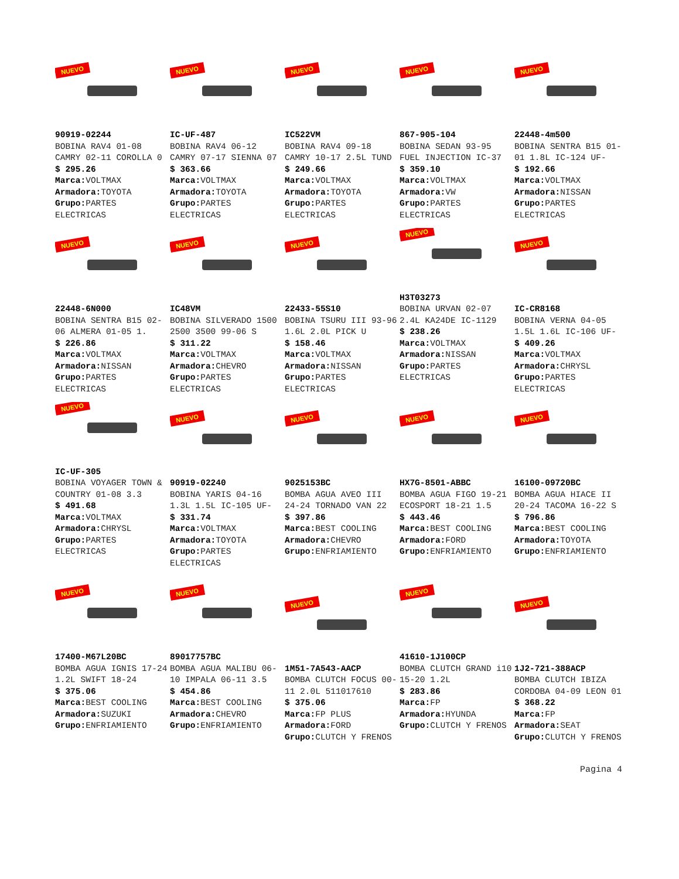NUEVO
90919-02244
BOBINA RAV4 01-08 CAMRY 02-11 COROLLA 0
$ 295.26
Marca: VOLTMAX
Armadora: TOYOTA
Grupo: PARTES ELECTRICAS
NUEVO
IC-UF-487
BOBINA RAV4 06-12 CAMRY 07-17 SIENNA 07
$ 363.66
Marca: VOLTMAX
Armadora: TOYOTA
Grupo: PARTES ELECTRICAS
NUEVO
IC522VM
BOBINA RAV4 09-18 CAMRY 10-17 2.5L TUND
$ 249.66
Marca: VOLTMAX
Armadora: TOYOTA
Grupo: PARTES ELECTRICAS
NUEVO
867-905-104
BOBINA SEDAN 93-95 FUEL INJECTION IC-37
$ 359.10
Marca: VOLTMAX
Armadora: VW
Grupo: PARTES ELECTRICAS
NUEVO
22448-4m500
BOBINA SENTRA B15 01-01 1.8L IC-124 UF-
$ 192.66
Marca: VOLTMAX
Armadora: NISSAN
Grupo: PARTES ELECTRICAS
NUEVO
22448-6N000
BOBINA SENTRA B15 02-06 ALMERA 01-05 1.
$ 226.86
Marca: VOLTMAX
Armadora: NISSAN
Grupo: PARTES ELECTRICAS
NUEVO
IC48VM
BOBINA SILVERADO 1500 2500 3500 99-06 S
$ 311.22
Marca: VOLTMAX
Armadora: CHEVRO
Grupo: PARTES ELECTRICAS
NUEVO
22433-55S10
BOBINA TSURU III 93-96 1.6L 2.0L PICK U
$ 158.46
Marca: VOLTMAX
Armadora: NISSAN
Grupo: PARTES ELECTRICAS
NUEVO
H3T03273
BOBINA URVAN 02-07 2.4L KA24DE IC-1129
$ 238.26
Marca: VOLTMAX
Armadora: NISSAN
Grupo: PARTES ELECTRICAS
NUEVO
IC-CR8168
BOBINA VERNA 04-05 1.5L 1.6L IC-106 UF-
$ 409.26
Marca: VOLTMAX
Armadora: CHRYSL
Grupo: PARTES ELECTRICAS
NUEVO
IC-UF-305
BOBINA VOYAGER TOWN & COUNTRY 01-08 3.3
$ 491.68
Marca: VOLTMAX
Armadora: CHRYSL
Grupo: PARTES ELECTRICAS
NUEVO
90919-02240
BOBINA YARIS 04-16 1.3L 1.5L IC-105 UF-
$ 331.74
Marca: VOLTMAX
Armadora: TOYOTA
Grupo: PARTES ELECTRICAS
NUEVO
9025153BC
BOMBA AGUA AVEO III 24-24 TORNADO VAN 22
$ 397.86
Marca: BEST COOLING
Armadora: CHEVRO
Grupo: ENFRIAMIENTO
NUEVO
HX7G-8501-ABBC
BOMBA AGUA FIGO 19-21 ECOSPORT 18-21 1.5
$ 443.46
Marca: BEST COOLING
Armadora: FORD
Grupo: ENFRIAMIENTO
NUEVO
16100-09720BC
BOMBA AGUA HIACE II 20-24 TACOMA 16-22 S
$ 796.86
Marca: BEST COOLING
Armadora: TOYOTA
Grupo: ENFRIAMIENTO
NUEVO
17400-M67L20BC
BOMBA AGUA IGNIS 17-24 1.2L SWIFT 18-24
$ 375.06
Marca: BEST COOLING
Armadora: SUZUKI
Grupo: ENFRIAMIENTO
NUEVO
89017757BC
BOMBA AGUA MALIBU 06-10 IMPALA 06-11 3.5
$ 454.86
Marca: BEST COOLING
Armadora: CHEVRO
Grupo: ENFRIAMIENTO
NUEVO
1M51-7A543-AACP
BOMBA CLUTCH FOCUS 00-11 2.0L 511017610
$ 375.06
Marca: FP PLUS
Armadora: FORD
Grupo: CLUTCH Y FRENOS
NUEVO
41610-1J100CP
BOMBA CLUTCH GRAND i10 15-20 1.2L
$ 283.86
Marca: FP
Armadora: HYUNDA
Grupo: CLUTCH Y FRENOS
NUEVO
1J2-721-388ACP
BOMBA CLUTCH IBIZA CORDOBA 04-09 LEON 01
$ 368.22
Marca: FP
Armadora: SEAT
Grupo: CLUTCH Y FRENOS
Pagina 4